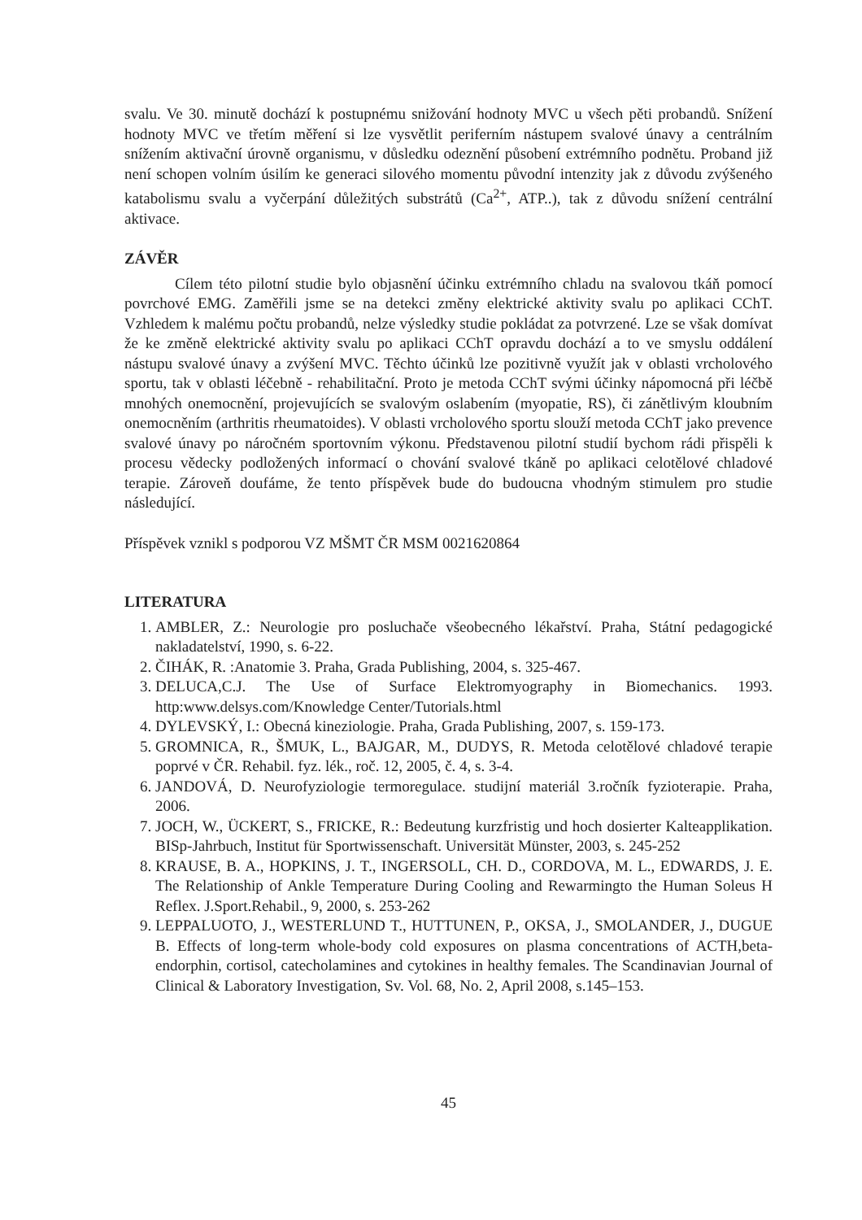svalu. Ve 30. minutě dochází k postupnému snižování hodnoty MVC u všech pěti probandů. Snížení hodnoty MVC ve třetím měření si lze vysvětlit periferním nástupem svalové únavy a centrálním snížením aktivační úrovně organismu, v důsledku odeznění působení extrémního podnětu. Proband již není schopen volním úsilím ke generaci silového momentu původní intenzity jak z důvodu zvýšeného katabolismu svalu a vyčerpání důležitých substrátů (Ca<sup>2+</sup>, ATP..), tak z důvodu snížení centrální aktivace.
ZÁVĚR
Cílem této pilotní studie bylo objasnění účinku extrémního chladu na svalovou tkáň pomocí povrchové EMG. Zaměřili jsme se na detekci změny elektrické aktivity svalu po aplikaci CChT. Vzhledem k malému počtu probandů, nelze výsledky studie pokládat za potvrzené. Lze se však domívat že ke změně elektrické aktivity svalu po aplikaci CChT opravdu dochází a to ve smyslu oddálení nástupu svalové únavy a zvýšení MVC. Těchto účinků lze pozitivně využít jak v oblasti vrcholového sportu, tak v oblasti léčebně - rehabilitační. Proto je metoda CChT svými účinky nápomocná při léčbě mnohých onemocnění, projevujících se svalovým oslabením (myopatie, RS), či zánětlivým kloubním onemocněním (arthritis rheumatoides). V oblasti vrcholového sportu slouží metoda CChT jako prevence svalové únavy po náročném sportovním výkonu. Představenou pilotní studií bychom rádi přispěli k procesu vědecky podložených informací o chování svalové tkáně po aplikaci celotělové chladové terapie. Zároveň doufáme, že tento příspěvek bude do budoucna vhodným stimulem pro studie následující.
Příspěvek vznikl s podporou VZ MŠMT ČR MSM 0021620864
LITERATURA
1. AMBLER, Z.: Neurologie pro posluchače všeobecného lékařství. Praha, Státní pedagogické nakladatelství, 1990, s. 6-22.
2. ČIHÁK, R. :Anatomie 3. Praha, Grada Publishing, 2004, s. 325-467.
3. DELUCA,C.J. The Use of Surface Elektromyography in Biomechanics. 1993. http:www.delsys.com/Knowledge Center/Tutorials.html
4. DYLEVSKÝ, I.: Obecná kineziologie. Praha, Grada Publishing, 2007, s. 159-173.
5. GROMNICA, R., ŠMUK, L., BAJGAR, M., DUDYS, R. Metoda celotělové chladové terapie poprvé v ČR. Rehabil. fyz. lék., roč. 12, 2005, č. 4, s. 3-4.
6. JANDOVÁ, D. Neurofyziologie termoregulace. studijní materiál 3.ročník fyzioterapie. Praha, 2006.
7. JOCH, W., ÜCKERT, S., FRICKE, R.: Bedeutung kurzfristig und hoch dosierter Kalteapplikation. BISp-Jahrbuch, Institut für Sportwissenschaft. Universität Münster, 2003, s. 245-252
8. KRAUSE, B. A., HOPKINS, J. T., INGERSOLL, CH. D., CORDOVA, M. L., EDWARDS, J. E. The Relationship of Ankle Temperature During Cooling and Rewarmingto the Human Soleus H Reflex. J.Sport.Rehabil., 9, 2000, s. 253-262
9. LEPPALUOTO, J., WESTERLUND T., HUTTUNEN, P., OKSA, J., SMOLANDER, J., DUGUE B. Effects of long-term whole-body cold exposures on plasma concentrations of ACTH,beta-endorphin, cortisol, catecholamines and cytokines in healthy females. The Scandinavian Journal of Clinical & Laboratory Investigation, Sv. Vol. 68, No. 2, April 2008, s.145–153.
45